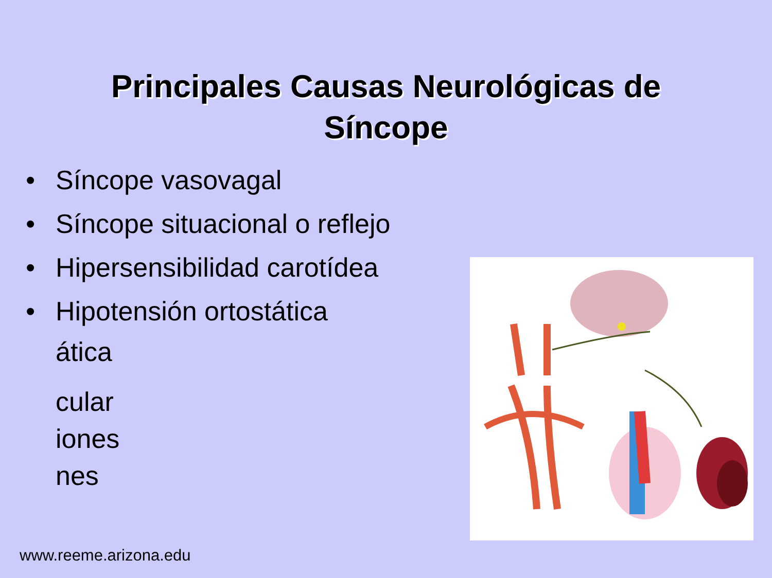Principales Causas Neurológicas de
Síncope
• Síncope vasovagal
• Síncope situacional o reflejo
• Hipersensibilidad carotídea
• Hipotensión ortostática
ática
cular
iones
nes
www.reeme.arizona.edu